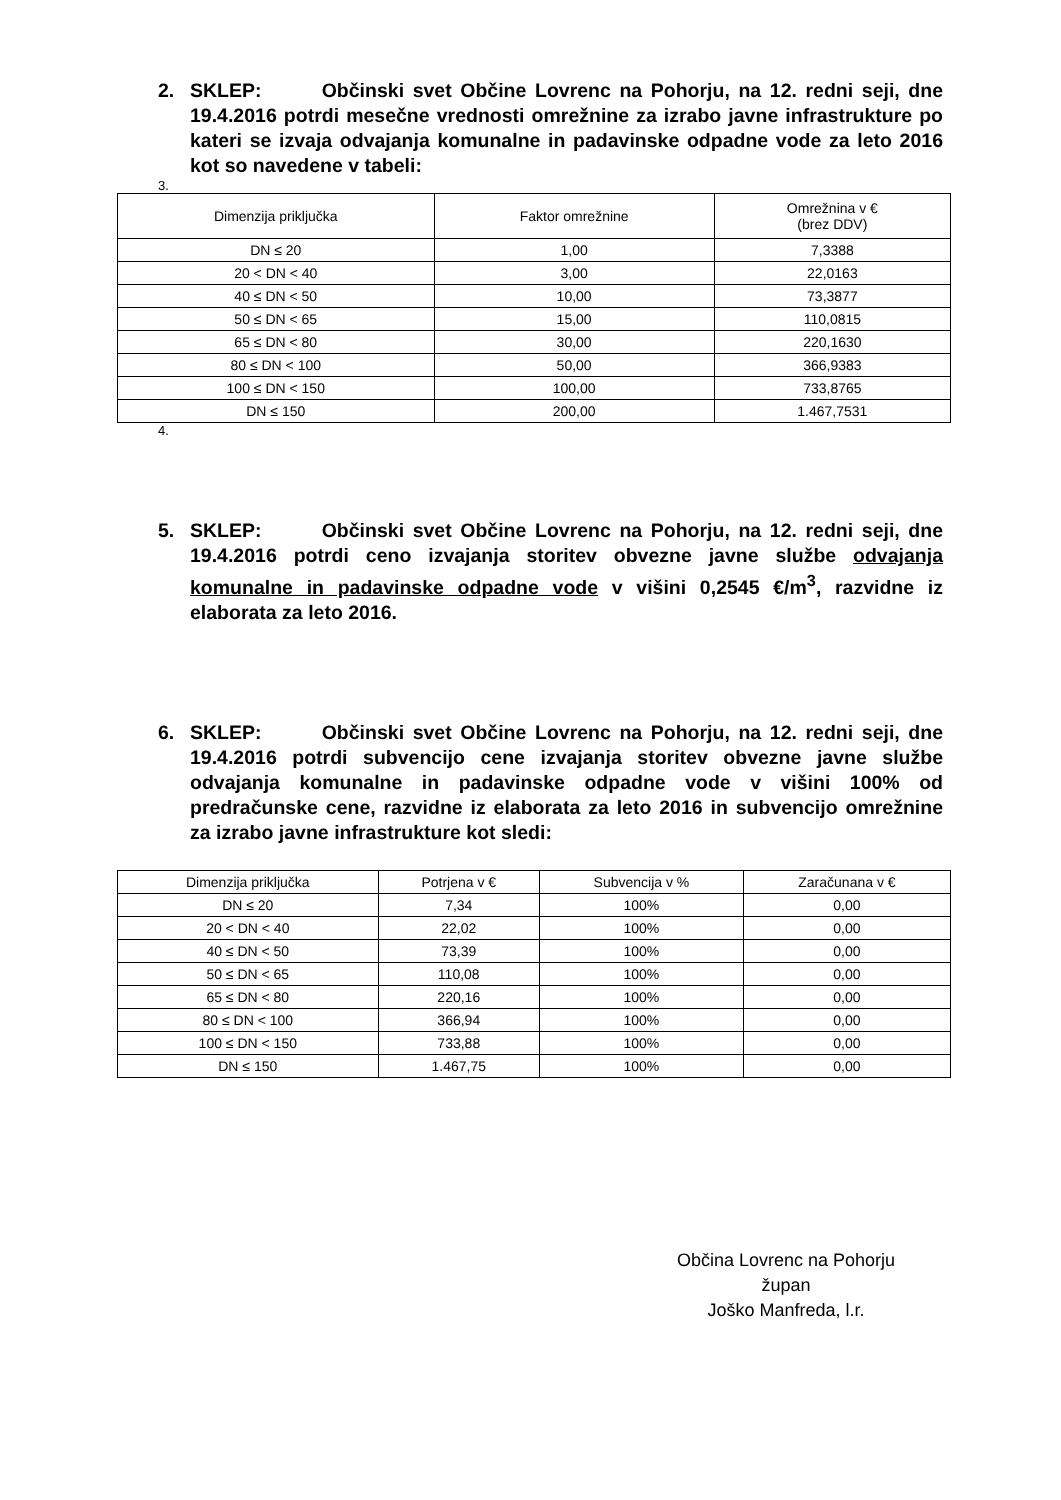2. SKLEP: Občinski svet Občine Lovrenc na Pohorju, na 12. redni seji, dne 19.4.2016 potrdi mesečne vrednosti omrežnine za izrabo javne infrastrukture po kateri se izvaja odvajanja komunalne in padavinske odpadne vode za leto 2016 kot so navedene v tabeli:
3.
| Dimenzija priključka | Faktor omrežnine | Omrežnina v € (brez DDV) |
| --- | --- | --- |
| DN ≤ 20 | 1,00 | 7,3388 |
| 20 < DN < 40 | 3,00 | 22,0163 |
| 40 ≤ DN < 50 | 10,00 | 73,3877 |
| 50 ≤ DN < 65 | 15,00 | 110,0815 |
| 65 ≤ DN < 80 | 30,00 | 220,1630 |
| 80 ≤ DN < 100 | 50,00 | 366,9383 |
| 100 ≤ DN < 150 | 100,00 | 733,8765 |
| DN ≤ 150 | 200,00 | 1.467,7531 |
4.
5. SKLEP: Občinski svet Občine Lovrenc na Pohorju, na 12. redni seji, dne 19.4.2016 potrdi ceno izvajanja storitev obvezne javne službe odvajanja komunalne in padavinske odpadne vode v višini 0,2545 €/m<sup>3</sup>, razvidne iz elaborata za leto 2016.
6. SKLEP: Občinski svet Občine Lovrenc na Pohorju, na 12. redni seji, dne 19.4.2016 potrdi subvencijo cene izvajanja storitev obvezne javne službe odvajanja komunalne in padavinske odpadne vode v višini 100% od predračunske cene, razvidne iz elaborata za leto 2016 in subvencijo omrežnine za izrabo javne infrastrukture kot sledi:
| Dimenzija priključka | Potrjena v € | Subvencija v % | Zaračunana v € |
| --- | --- | --- | --- |
| DN ≤ 20 | 7,34 | 100% | 0,00 |
| 20 < DN < 40 | 22,02 | 100% | 0,00 |
| 40 ≤ DN < 50 | 73,39 | 100% | 0,00 |
| 50 ≤ DN < 65 | 110,08 | 100% | 0,00 |
| 65 ≤ DN < 80 | 220,16 | 100% | 0,00 |
| 80 ≤ DN < 100 | 366,94 | 100% | 0,00 |
| 100 ≤ DN < 150 | 733,88 | 100% | 0,00 |
| DN ≤ 150 | 1.467,75 | 100% | 0,00 |
Občina Lovrenc na Pohorju
župan
Joško Manfreda, l.r.